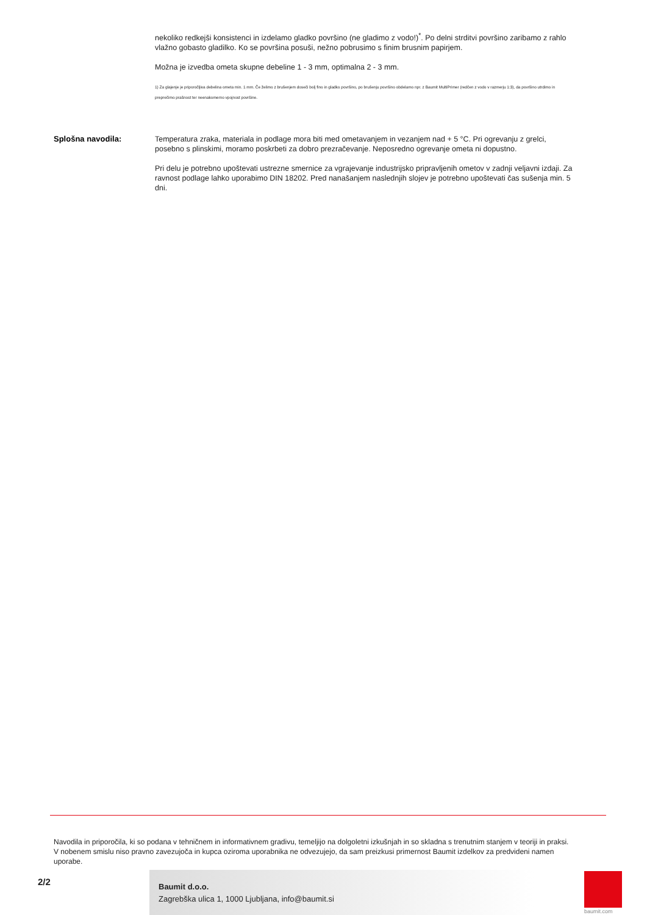nekoliko redkejši konsistenci in izdelamo gladko površino (ne gladimo z vodo!)<sup>*</sup>. Po delni strditvi površino zaribamo z rahlo vlažno gobasto gladilko. Ko se površina posuši, nežno pobrusimo s finim brusnim papirjem.
Možna je izvedba ometa skupne debeline 1 - 3 mm, optimalna 2 - 3 mm.
1) Za glajenje je priporočljiva debelina ometa min. 1 mm. Če želimo z brušenjem doseči bolj fino in gladko površino, po brušenju površino obdelamo npr. z Baumit MultiPrimer (redčen z vodo v razmerju 1:3), da površino utrdimo in preprečimo prašnost ter neenakomerno vpojnost površine.
Splošna navodila:
Temperatura zraka, materiala in podlage mora biti med ometavanjem in vezanjem nad + 5 °C. Pri ogrevanju z grelci, posebno s plinskimi, moramo poskrbeti za dobro prezračevanje. Neposredno ogrevanje ometa ni dopustno.
Pri delu je potrebno upoštevati ustrezne smernice za vgrajevanje industrijsko pripravljenih ometov v zadnji veljavni izdaji. Za ravnost podlage lahko uporabimo DIN 18202. Pred nanašanjem naslednjih slojev je potrebno upoštevati čas sušenja min. 5 dni.
Navodila in priporočila, ki so podana v tehničnem in informativnem gradivu, temeljijo na dolgoletni izkušnjah in so skladna s trenutnim stanjem v teoriji in praksi. V nobenem smislu niso pravno zavezujoča in kupca oziroma uporabnika ne odvezujejo, da sam preizkusi primernost Baumit izdelkov za predvideni namen uporabe.
2/2
Baumit d.o.o.
Zagrebška ulica 1, 1000 Ljubljana, info@baumit.si
baumit.com